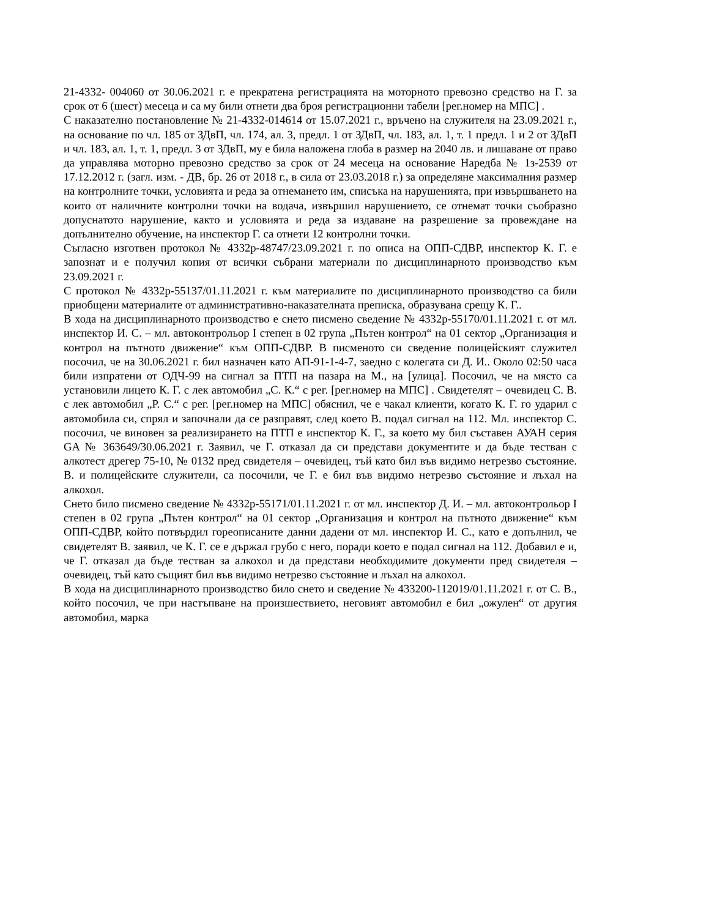21-4332- 004060 от 30.06.2021 г. е прекратена регистрацията на моторното превозно средство на Г. за срок от 6 (шест) месеца и са му били отнети два броя регистрационни табели [рег.номер на МПС] .
С наказателно постановление № 21-4332-014614 от 15.07.2021 г., връчено на служителя на 23.09.2021 г., на основание по чл. 185 от ЗДвП, чл. 174, ал. 3, предл. 1 от ЗДвП, чл. 183, ал. 1, т. 1 предл. 1 и 2 от ЗДвП и чл. 183, ал. 1, т. 1, предл. 3 от ЗДвП, му е била наложена глоба в размер на 2040 лв. и лишаване от право да управлява моторно превозно средство за срок от 24 месеца на основание Наредба № 1з-2539 от 17.12.2012 г. (загл. изм. - ДВ, бр. 26 от 2018 г., в сила от 23.03.2018 г.) за определяне максималния размер на контролните точки, условията и реда за отнемането им, списъка на нарушенията, при извършването на които от наличните контролни точки на водача, извършил нарушението, се отнемат точки съобразно допуснатото нарушение, както и условията и реда за издаване на разрешение за провеждане на допълнително обучение, на инспектор Г. са отнети 12 контролни точки.
Съгласно изготвен протокол № 4332р-48747/23.09.2021 г. по описа на ОПП-СДВР, инспектор К. Г. е запознат и е получил копия от всички събрани материали по дисциплинарното производство към 23.09.2021 г.
С протокол № 4332р-55137/01.11.2021 г. към материалите по дисциплинарното производство са били приобщени материалите от административно-наказателната преписка, образувана срещу К. Г..
В хода на дисциплинарното производство е снето писмено сведение № 4332р-55170/01.11.2021 г. от мл. инспектор И. С. – мл. автоконтрольор I степен в 02 група „Пътен контрол“ на 01 сектор „Организация и контрол на пътното движение“ към ОПП-СДВР. В писменото си сведение полицейският служител посочил, че на 30.06.2021 г. бил назначен като АП-91-1-4-7, заедно с колегата си Д. И.. Около 02:50 часа били изпратени от ОДЧ-99 на сигнал за ПТП на пазара на М., на [улица]. Посочил, че на място са установили лицето К. Г. с лек автомобил „С. К.“ с рег. [рег.номер на МПС] . Свидетелят – очевидец С. В. с лек автомобил „Р. С.“ с рег. [рег.номер на МПС] обяснил, че е чакал клиенти, когато К. Г. го ударил с автомобила си, спрял и започнали да се разправят, след което В. подал сигнал на 112. Мл. инспектор С. посочил, че виновен за реализирането на ПТП е инспектор К. Г., за което му бил съставен АУАН серия GA № 363649/30.06.2021 г. Заявил, че Г. отказал да си представи документите и да бъде тестван с алкотест дрегер 75-10, № 0132 пред свидетеля – очевидец, тъй като бил във видимо нетрезво състояние. В. и полицейските служители, са посочили, че Г. е бил във видимо нетрезво състояние и лъхал на алкохол.
Снето било писмено сведение № 4332р-55171/01.11.2021 г. от мл. инспектор Д. И. – мл. автоконтрольор I степен в 02 група „Пътен контрол“ на 01 сектор „Организация и контрол на пътното движение“ към ОПП-СДВР, който потвърдил гореописаните данни дадени от мл. инспектор И. С., като е допълнил, че свидетелят В. заявил, че К. Г. се е държал грубо с него, поради което е подал сигнал на 112. Добавил е и, че Г. отказал да бъде тестван за алкохол и да представи необходимите документи пред свидетеля – очевидец, тъй като същият бил във видимо нетрезво състояние и лъхал на алкохол.
В хода на дисциплинарното производство било снето и сведение № 433200-112019/01.11.2021 г. от С. В., който посочил, че при настъпване на произшествието, неговият автомобил е бил „ожулен“ от другия автомобил, марка